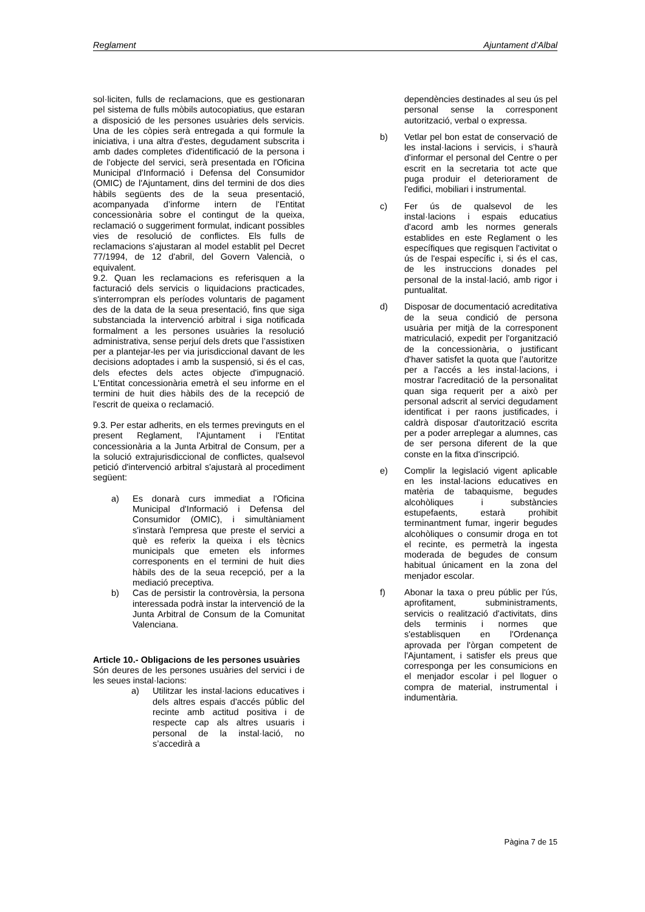Reglament Ajuntament d’Albal
sol·liciten, fulls de reclamacions, que es gestionaran pel sistema de fulls mòbils autocopiatius, que estaran a disposició de les persones usuàries dels servicis. Una de les còpies serà entregada a qui formule la iniciativa, i una altra d'estes, degudament subscrita i amb dades completes d'identificació de la persona i de l'objecte del servici, serà presentada en l'Oficina Municipal d'Informació i Defensa del Consumidor (OMIC) de l'Ajuntament, dins del termini de dos dies hàbils següents des de la seua presentació, acompanyada d’informe intern de l'Entitat concessionària sobre el contingut de la queixa, reclamació o suggeriment formulat, indicant possibles vies de resolució de conflictes. Els fulls de reclamacions s'ajustaran al model establit pel Decret 77/1994, de 12 d'abril, del Govern Valencià, o equivalent.
9.2. Quan les reclamacions es referisquen a la facturació dels servicis o liquidacions practicades, s'interrompran els períodes voluntaris de pagament des de la data de la seua presentació, fins que siga substanciada la intervenció arbitral i siga notificada formalment a les persones usuàries la resolució administrativa, sense perjuí dels drets que l’assistixen per a plantejar-les per via jurisdiccional davant de les decisions adoptades i amb la suspensió, si és el cas, dels efectes dels actes objecte d'impugnació. L'Entitat concessionària emetrà el seu informe en el termini de huit dies hàbils des de la recepció de l'escrit de queixa o reclamació.
9.3. Per estar adherits, en els termes previnguts en el present Reglament, l'Ajuntament i l'Entitat concessionària a la Junta Arbitral de Consum, per a la solució extrajurisdiccional de conflictes, qualsevol petició d'intervenció arbitral s'ajustarà al procediment següent:
a) Es donarà curs immediat a l'Oficina Municipal d'Informació i Defensa del Consumidor (OMIC), i simultàniament s'instarà l'empresa que preste el servici a què es referix la queixa i els tècnics municipals que emeten els informes corresponents en el termini de huit dies hàbils des de la seua recepció, per a la mediació preceptiva.
b) Cas de persistir la controvèrsia, la persona interessada podrà instar la intervenció de la Junta Arbitral de Consum de la Comunitat Valenciana.
Article 10.- Obligacions de les persones usuàries
Són deures de les persones usuàries del servici i de les seues instal·lacions:
a) Utilitzar les instal·lacions educatives i dels altres espais d'accés públic del recinte amb actitud positiva i de respecte cap als altres usuaris i personal de la instal·lació, no s’accedirà a
dependències destinades al seu ús pel personal sense la corresponent autorització, verbal o expressa.
b) Vetlar pel bon estat de conservació de les instal·lacions i servicis, i s’haurà d'informar el personal del Centre o per escrit en la secretaria tot acte que puga produir el deteriorament de l'edifici, mobiliari i instrumental.
c) Fer ús de qualsevol de les instal·lacions i espais educatius d'acord amb les normes generals establides en este Reglament o les específiques que regisquen l'activitat o ús de l'espai específic i, si és el cas, de les instruccions donades pel personal de la instal·lació, amb rigor i puntualitat.
d) Disposar de documentació acreditativa de la seua condició de persona usuària per mitjà de la corresponent matriculació, expedit per l'organització de la concessionària, o justificant d'haver satisfet la quota que l’autoritze per a l'accés a les instal·lacions, i mostrar l'acreditació de la personalitat quan siga requerit per a això per personal adscrit al servici degudament identificat i per raons justificades, i caldrà disposar d'autorització escrita per a poder arreplegar a alumnes, cas de ser persona diferent de la que conste en la fitxa d'inscripció.
e) Complir la legislació vigent aplicable en les instal·lacions educatives en matèria de tabaquisme, begudes alcohòliques i substàncies estupefaents, estarà prohibit terminantment fumar, ingerir begudes alcohòliques o consumir droga en tot el recinte, es permetrà la ingesta moderada de begudes de consum habitual únicament en la zona del menjador escolar.
f) Abonar la taxa o preu públic per l'ús, aprofitament, subministraments, servicis o realització d'activitats, dins dels terminis i normes que s'establisquen en l'Ordenança aprovada per l'òrgan competent de l'Ajuntament, i satisfer els preus que corresponga per les consumicions en el menjador escolar i pel lloguer o compra de material, instrumental i indumentària.
Pàgina 7 de 15